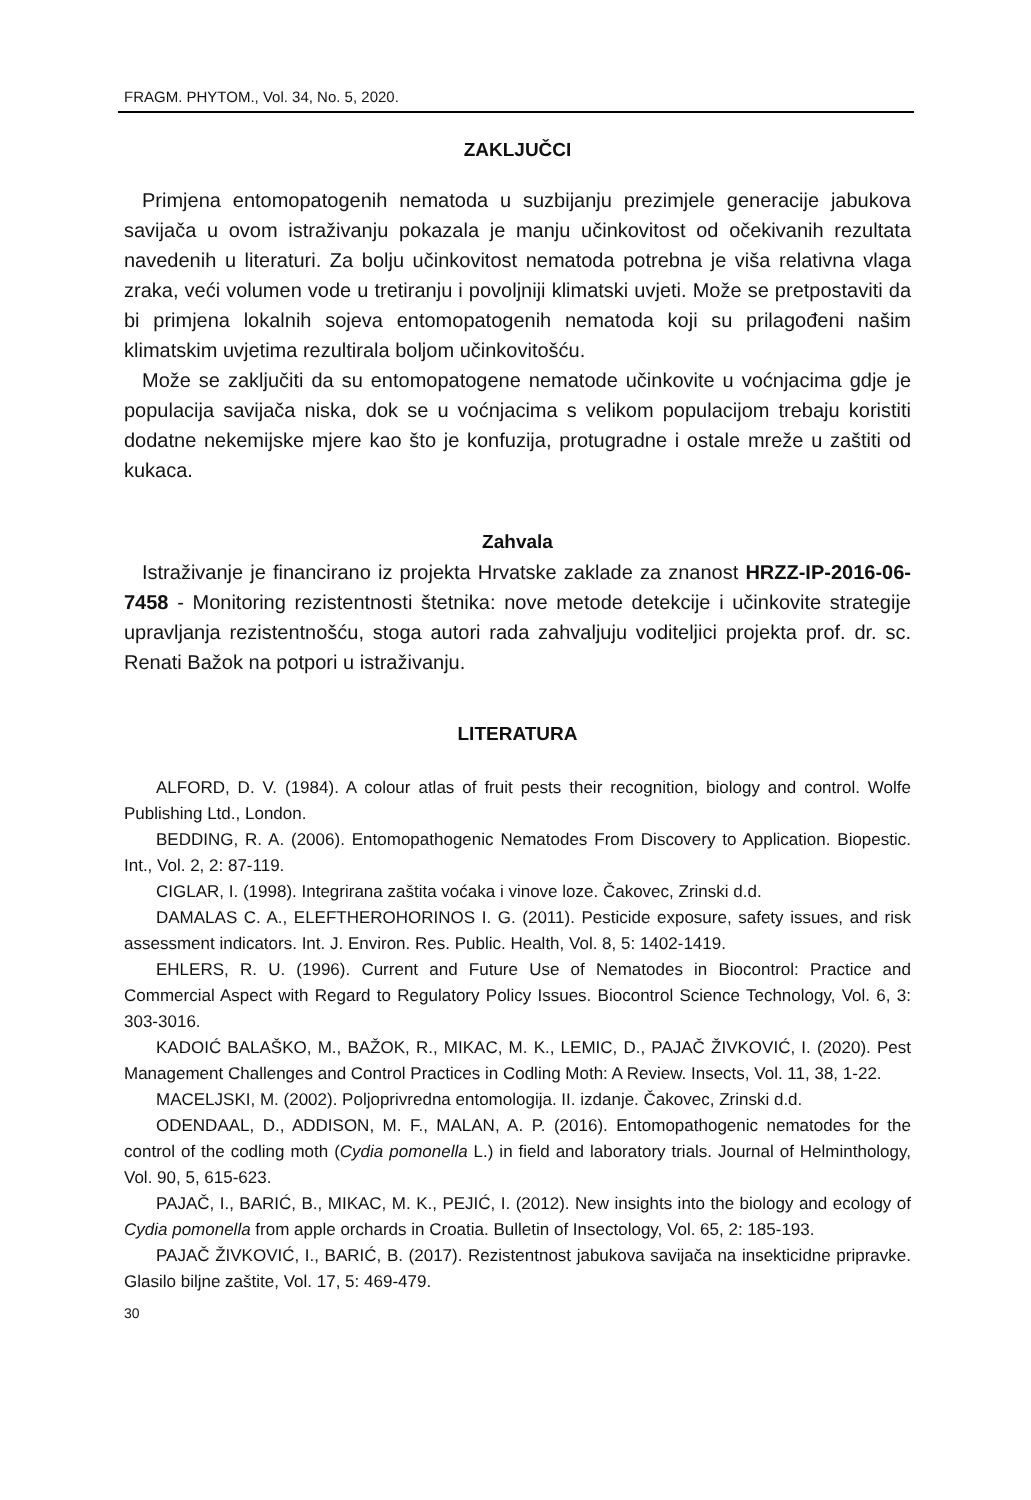FRAGM. PHYTOM., Vol. 34, No. 5, 2020.
ZAKLJUČCI
Primjena entomopatogenih nematoda u suzbijanju prezimjele generacije jabukova savijača u ovom istraživanju pokazala je manju učinkovitost od očekivanih rezultata navedenih u literaturi. Za bolju učinkovitost nematoda potrebna je viša relativna vlaga zraka, veći volumen vode u tretiranju i povoljniji klimatski uvjeti. Može se pretpostaviti da bi primjena lokalnih sojeva entomopatogenih nematoda koji su prilagođeni našim klimatskim uvjetima rezultirala boljom učinkovitošću.
Može se zaključiti da su entomopatogene nematode učinkovite u voćnjacima gdje je populacija savijača niska, dok se u voćnjacima s velikom populacijom trebaju koristiti dodatne nekemijske mjere kao što je konfuzija, protugradne i ostale mreže u zaštiti od kukaca.
Zahvala
Istraživanje je financirano iz projekta Hrvatske zaklade za znanost HRZZ-IP-2016-06-7458 - Monitoring rezistentnosti štetnika: nove metode detekcije i učinkovite strategije upravljanja rezistentnošću, stoga autori rada zahvaljuju voditeljici projekta prof. dr. sc. Renati Bažok na potpori u istraživanju.
LITERATURA
ALFORD, D. V. (1984). A colour atlas of fruit pests their recognition, biology and control. Wolfe Publishing Ltd., London.
BEDDING, R. A. (2006). Entomopathogenic Nematodes From Discovery to Application. Biopestic. Int., Vol. 2, 2: 87-119.
CIGLAR, I. (1998). Integrirana zaštita voćaka i vinove loze. Čakovec, Zrinski d.d.
DAMALAS C. A., ELEFTHEROHORINOS I. G. (2011). Pesticide exposure, safety issues, and risk assessment indicators. Int. J. Environ. Res. Public. Health, Vol. 8, 5: 1402-1419.
EHLERS, R. U. (1996). Current and Future Use of Nematodes in Biocontrol: Practice and Commercial Aspect with Regard to Regulatory Policy Issues. Biocontrol Science Technology, Vol. 6, 3: 303-3016.
KADOIĆ BALAŠKO, M., BAŽOK, R., MIKAC, M. K., LEMIC, D., PAJAČ ŽIVKOVIĆ, I. (2020). Pest Management Challenges and Control Practices in Codling Moth: A Review. Insects, Vol. 11, 38, 1-22.
MACELJSKI, M. (2002). Poljoprivredna entomologija. II. izdanje. Čakovec, Zrinski d.d.
ODENDAAL, D., ADDISON, M. F., MALAN, A. P. (2016). Entomopathogenic nematodes for the control of the codling moth (Cydia pomonella L.) in field and laboratory trials. Journal of Helminthology, Vol. 90, 5, 615-623.
PAJAČ, I., BARIĆ, B., MIKAC, M. K., PEJIĆ, I. (2012). New insights into the biology and ecology of Cydia pomonella from apple orchards in Croatia. Bulletin of Insectology, Vol. 65, 2: 185-193.
PAJAČ ŽIVKOVIĆ, I., BARIĆ, B. (2017). Rezistentnost jabukova savijača na insekticidne pripravke. Glasilo biljne zaštite, Vol. 17, 5: 469-479.
30